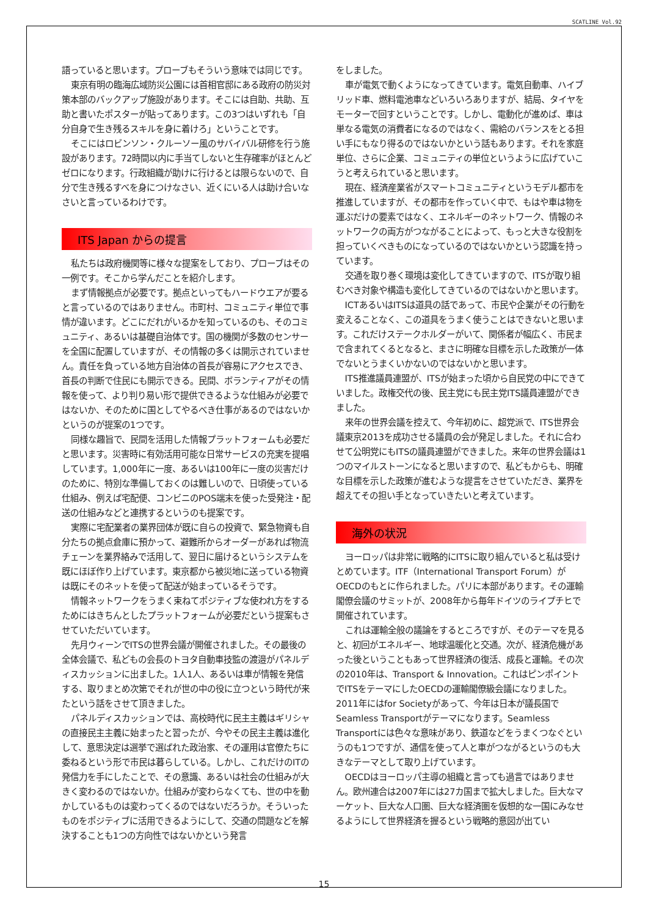SCATLINE Vol.92
語っていると思います。プローブもそういう意味では同じです。
東京有明の臨海広域防災公園には首相官邸にある政府の防災対策本部のバックアップ施設があります。そこには自助、共助、互助と書いたポスターが貼ってあります。この3つはいずれも「自分自身で生き残るスキルを身に着けろ」ということです。
そこにはロビンソン・クルーソー風のサバイバル研修を行う施設があります。72時間以内に手当てしないと生存確率がほとんどゼロになります。行政組織が助けに行けるとは限らないので、自分で生き残るすべを身につけなさい、近くにいる人は助け合いなさいと言っているわけです。
ITS Japan からの提言
私たちは政府機関等に様々な提案をしており、プローブはその一例です。そこから学んだことを紹介します。
まず情報拠点が必要です。拠点といってもハードウエアが要ると言っているのではありません。市町村、コミュニティ単位で事情が違います。どこにだれがいるかを知っているのも、そのコミュニティ、あるいは基礎自治体です。国の機関が多数のセンサーを全国に配置していますが、その情報の多くは開示されていません。責任を負っている地方自治体の首長が容易にアクセスでき、首長の判断で住民にも開示できる。民間、ボランティアがその情報を使って、より判り易い形で提供できるような仕組みが必要ではないか、そのために国としてやるべき仕事があるのではないかというのが提案の1つです。
同様な趣旨で、民間を活用した情報プラットフォームも必要だと思います。災害時に有効活用可能な日常サービスの充実を提唱しています。1,000年に一度、あるいは100年に一度の災害だけのために、特別な準備しておくのは難しいので、日頃使っている仕組み、例えば宅配便、コンビニのPOS端末を使った受発注・配送の仕組みなどと連携するというのも提案です。
実際に宅配業者の業界団体が既に自らの投資で、緊急物資も自分たちの拠点倉庫に預かって、避難所からオーダーがあれば物流チェーンを業界絡みで活用して、翌日に届けるというシステムを既にほぼ作り上げています。東京都から被災地に送っている物資は既にそのネットを使って配送が始まっているそうです。
情報ネットワークをうまく束ねてポジティブな使われ方をするためにはきちんとしたプラットフォームが必要だという提案もさせていただいています。
先月ウィーンでITSの世界会議が開催されました。その最後の全体会議で、私どもの会長のトヨタ自動車技監の渡邉がパネルディスカッションに出ました。1人1人、あるいは車が情報を発信する、取りまとめ次第でそれが世の中の役に立つという時代が来たという話をさせて頂きました。
パネルディスカッションでは、高校時代に民主主義はギリシャの直接民主主義に始まったと習ったが、今やその民主主義は進化して、意思決定は選挙で選ばれた政治家、その運用は官僚たちに委ねるという形で市民は暮らしている。しかし、これだけのITの発信力を手にしたことで、その意識、あるいは社会の仕組みが大きく変わるのではないか。仕組みが変わらなくても、世の中を動かしているものは変わってくるのではないだろうか。そういったものをポジティブに活用できるようにして、交通の問題などを解決することも1つの方向性ではないかという発言
をしました。
車が電気で動くようになってきています。電気自動車、ハイブリッド車、燃料電池車などいろいろありますが、結局、タイヤをモーターで回すということです。しかし、電動化が進めば、車は単なる電気の消費者になるのではなく、需給のバランスをとる担い手にもなり得るのではないかという話もあります。それを家庭単位、さらに企業、コミュニティの単位というように広げていこうと考えられていると思います。
現在、経済産業省がスマートコミュニティというモデル都市を推進していますが、その都市を作っていく中で、もはや車は物を運ぶだけの要素ではなく、エネルギーのネットワーク、情報のネットワークの両方がつながることによって、もっと大きな役割を担っていくべきものになっているのではないかという認識を持っています。
交通を取り巻く環境は変化してきていますので、ITSが取り組むべき対象や構造も変化してきているのではないかと思います。
ICTあるいはITSは道具の話であって、市民や企業がその行動を変えることなく、この道具をうまく使うことはできないと思います。これだけステークホルダーがいて、関係者が幅広く、市民まで含まれてくるとなると、まさに明確な目標を示した政策が一体でないとうまくいかないのではないかと思います。
ITS推進議員連盟が、ITSが始まった頃から自民党の中にできていました。政権交代の後、民主党にも民主党ITS議員連盟ができました。
来年の世界会議を控えて、今年初めに、超党派で、ITS世界会議東京2013を成功させる議員の会が発足しました。それに合わせて公明党にもITSの議員連盟ができました。来年の世界会議は1つのマイルストーンになると思いますので、私どもからも、明確な目標を示した政策が進むような提言をさせていただき、業界を超えてその担い手となっていきたいと考えています。
海外の状況
ヨーロッパは非常に戦略的にITSに取り組んでいると私は受けとめています。ITF（International Transport Forum）がOECDのもとに作られました。パリに本部があります。その運輸閣僚会議のサミットが、2008年から毎年ドイツのライプチヒで開催されています。
これは運輸全般の議論をするところですが、そのテーマを見ると、初回がエネルギー、地球温暖化と交通。次が、経済危機があった後ということもあって世界経済の復活、成長と運輸。その次の2010年は、Transport & Innovation。これはピンポイントでITSをテーマにしたOECDの運輸閣僚級会議になりました。2011年にはfor Societyがあって、今年は日本が議長国でSeamless Transportがテーマになります。Seamless Transportには色々な意味があり、鉄道などをうまくつなぐというのも1つですが、通信を使って人と車がつながるというのも大きなテーマとして取り上げています。
OECDはヨーロッパ主導の組織と言っても過言ではありません。欧州連合は2007年には27カ国まで拡大しました。巨大なマーケット、巨大な人口圏、巨大な経済圏を仮想的な一国にみなせるようにして世界経済を握るという戦略的意図が出てい
15